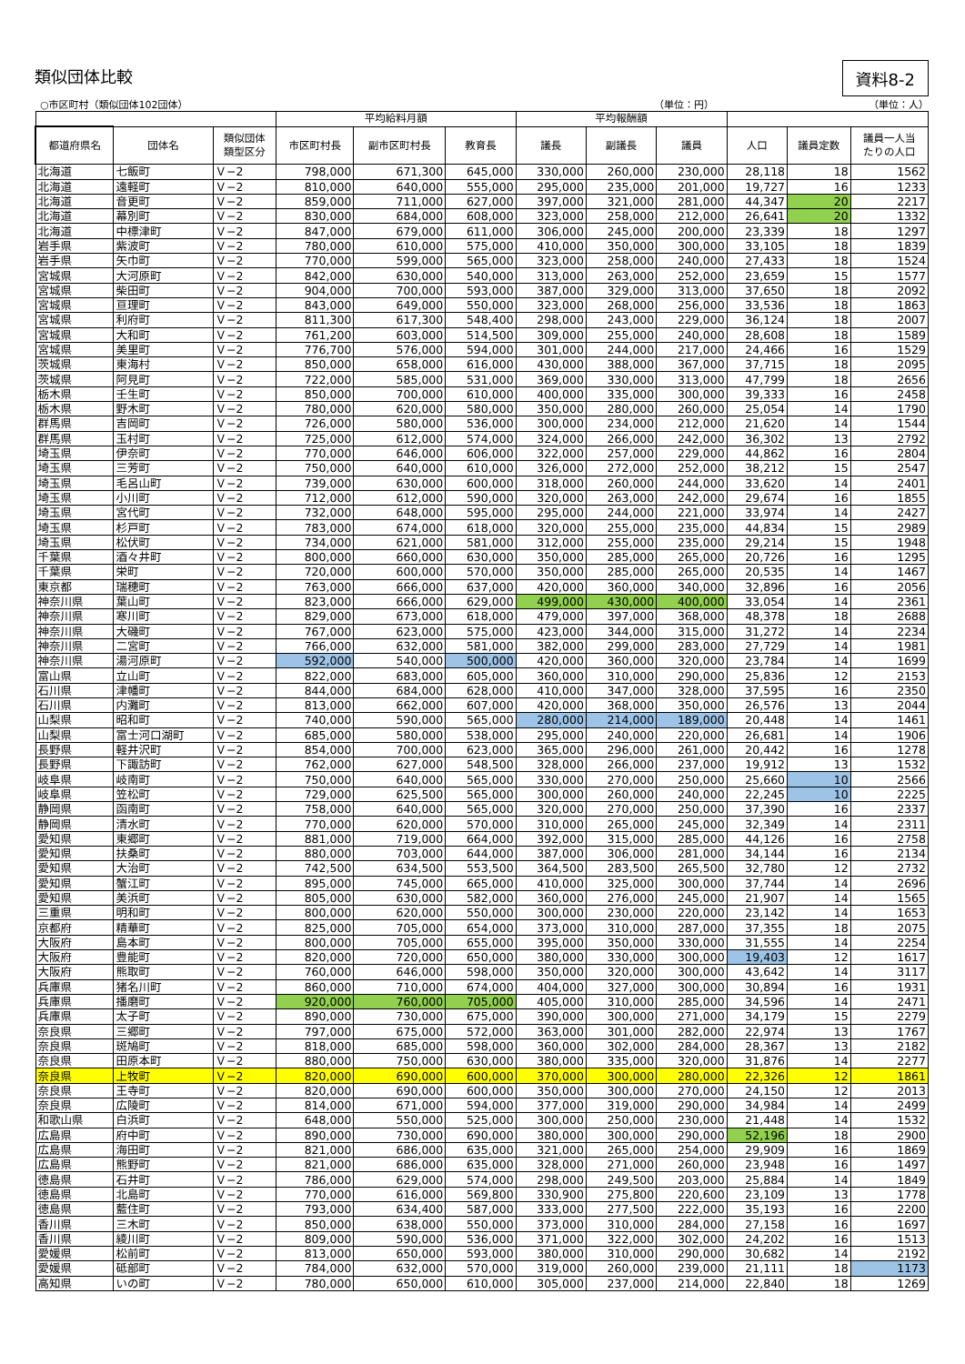類似団体比較 資料8-2
○市区町村（類似団体102団体） （単位：円） （単位：人）
| | | | 平均給料月額 | | | 平均報酬額 | | | | | |
| --- | --- | --- | --- | --- | --- | --- | --- | --- | --- | --- | --- |
| 都道府県名 | 団体名 | 類似団体 類型区分 | 市区町村長 | 副市区町村長 | 教育長 | 議長 | 副議長 | 議員 | 人口 | 議員定数 | 議員一人当 たりの人口 |
| 北海道 | 七飯町 | Ｖ−2 | 798,000 | 671,300 | 645,000 | 330,000 | 260,000 | 230,000 | 28,118 | 18 | 1562 |
| 北海道 | 遠軽町 | Ｖ−2 | 810,000 | 640,000 | 555,000 | 295,000 | 235,000 | 201,000 | 19,727 | 16 | 1233 |
| 北海道 | 音更町 | Ｖ−2 | 859,000 | 711,000 | 627,000 | 397,000 | 321,000 | 281,000 | 44,347 | 20 | 2217 |
| 北海道 | 幕別町 | Ｖ−2 | 830,000 | 684,000 | 608,000 | 323,000 | 258,000 | 212,000 | 26,641 | 20 | 1332 |
| 北海道 | 中標津町 | Ｖ−2 | 847,000 | 679,000 | 611,000 | 306,000 | 245,000 | 200,000 | 23,339 | 18 | 1297 |
| 岩手県 | 紫波町 | Ｖ−2 | 780,000 | 610,000 | 575,000 | 410,000 | 350,000 | 300,000 | 33,105 | 18 | 1839 |
| 岩手県 | 矢巾町 | Ｖ−2 | 770,000 | 599,000 | 565,000 | 323,000 | 258,000 | 240,000 | 27,433 | 18 | 1524 |
| 宮城県 | 大河原町 | Ｖ−2 | 842,000 | 630,000 | 540,000 | 313,000 | 263,000 | 252,000 | 23,659 | 15 | 1577 |
| 宮城県 | 柴田町 | Ｖ−2 | 904,000 | 700,000 | 593,000 | 387,000 | 329,000 | 313,000 | 37,650 | 18 | 2092 |
| 宮城県 | 亘理町 | Ｖ−2 | 843,000 | 649,000 | 550,000 | 323,000 | 268,000 | 256,000 | 33,536 | 18 | 1863 |
| 宮城県 | 利府町 | Ｖ−2 | 811,300 | 617,300 | 548,400 | 298,000 | 243,000 | 229,000 | 36,124 | 18 | 2007 |
| 宮城県 | 大和町 | Ｖ−2 | 761,200 | 603,000 | 514,500 | 309,000 | 255,000 | 240,000 | 28,608 | 18 | 1589 |
| 宮城県 | 美里町 | Ｖ−2 | 776,700 | 576,000 | 594,000 | 301,000 | 244,000 | 217,000 | 24,466 | 16 | 1529 |
| 茨城県 | 東海村 | Ｖ−2 | 850,000 | 658,000 | 616,000 | 430,000 | 388,000 | 367,000 | 37,715 | 18 | 2095 |
| 茨城県 | 阿見町 | Ｖ−2 | 722,000 | 585,000 | 531,000 | 369,000 | 330,000 | 313,000 | 47,799 | 18 | 2656 |
| 栃木県 | 壬生町 | Ｖ−2 | 850,000 | 700,000 | 610,000 | 400,000 | 335,000 | 300,000 | 39,333 | 16 | 2458 |
| 栃木県 | 野木町 | Ｖ−2 | 780,000 | 620,000 | 580,000 | 350,000 | 280,000 | 260,000 | 25,054 | 14 | 1790 |
| 群馬県 | 吉岡町 | Ｖ−2 | 726,000 | 580,000 | 536,000 | 300,000 | 234,000 | 212,000 | 21,620 | 14 | 1544 |
| 群馬県 | 玉村町 | Ｖ−2 | 725,000 | 612,000 | 574,000 | 324,000 | 266,000 | 242,000 | 36,302 | 13 | 2792 |
| 埼玉県 | 伊奈町 | Ｖ−2 | 770,000 | 646,000 | 606,000 | 322,000 | 257,000 | 229,000 | 44,862 | 16 | 2804 |
| 埼玉県 | 三芳町 | Ｖ−2 | 750,000 | 640,000 | 610,000 | 326,000 | 272,000 | 252,000 | 38,212 | 15 | 2547 |
| 埼玉県 | 毛呂山町 | Ｖ−2 | 739,000 | 630,000 | 600,000 | 318,000 | 260,000 | 244,000 | 33,620 | 14 | 2401 |
| 埼玉県 | 小川町 | Ｖ−2 | 712,000 | 612,000 | 590,000 | 320,000 | 263,000 | 242,000 | 29,674 | 16 | 1855 |
| 埼玉県 | 宮代町 | Ｖ−2 | 732,000 | 648,000 | 595,000 | 295,000 | 244,000 | 221,000 | 33,974 | 14 | 2427 |
| 埼玉県 | 杉戸町 | Ｖ−2 | 783,000 | 674,000 | 618,000 | 320,000 | 255,000 | 235,000 | 44,834 | 15 | 2989 |
| 埼玉県 | 松伏町 | Ｖ−2 | 734,000 | 621,000 | 581,000 | 312,000 | 255,000 | 235,000 | 29,214 | 15 | 1948 |
| 千葉県 | 酒々井町 | Ｖ−2 | 800,000 | 660,000 | 630,000 | 350,000 | 285,000 | 265,000 | 20,726 | 16 | 1295 |
| 千葉県 | 栄町 | Ｖ−2 | 720,000 | 600,000 | 570,000 | 350,000 | 285,000 | 265,000 | 20,535 | 14 | 1467 |
| 東京都 | 瑞穂町 | Ｖ−2 | 763,000 | 666,000 | 637,000 | 420,000 | 360,000 | 340,000 | 32,896 | 16 | 2056 |
| 神奈川県 | 葉山町 | Ｖ−2 | 823,000 | 666,000 | 629,000 | 499,000 | 430,000 | 400,000 | 33,054 | 14 | 2361 |
| 神奈川県 | 寒川町 | Ｖ−2 | 829,000 | 673,000 | 618,000 | 479,000 | 397,000 | 368,000 | 48,378 | 18 | 2688 |
| 神奈川県 | 大磯町 | Ｖ−2 | 767,000 | 623,000 | 575,000 | 423,000 | 344,000 | 315,000 | 31,272 | 14 | 2234 |
| 神奈川県 | 二宮町 | Ｖ−2 | 766,000 | 632,000 | 581,000 | 382,000 | 299,000 | 283,000 | 27,729 | 14 | 1981 |
| 神奈川県 | 湯河原町 | Ｖ−2 | 592,000 | 540,000 | 500,000 | 420,000 | 360,000 | 320,000 | 23,784 | 14 | 1699 |
| 富山県 | 立山町 | Ｖ−2 | 822,000 | 683,000 | 605,000 | 360,000 | 310,000 | 290,000 | 25,836 | 12 | 2153 |
| 石川県 | 津幡町 | Ｖ−2 | 844,000 | 684,000 | 628,000 | 410,000 | 347,000 | 328,000 | 37,595 | 16 | 2350 |
| 石川県 | 内灘町 | Ｖ−2 | 813,000 | 662,000 | 607,000 | 420,000 | 368,000 | 350,000 | 26,576 | 13 | 2044 |
| 山梨県 | 昭和町 | Ｖ−2 | 740,000 | 590,000 | 565,000 | 280,000 | 214,000 | 189,000 | 20,448 | 14 | 1461 |
| 山梨県 | 富士河口湖町 | Ｖ−2 | 685,000 | 580,000 | 538,000 | 295,000 | 240,000 | 220,000 | 26,681 | 14 | 1906 |
| 長野県 | 軽井沢町 | Ｖ−2 | 854,000 | 700,000 | 623,000 | 365,000 | 296,000 | 261,000 | 20,442 | 16 | 1278 |
| 長野県 | 下諏訪町 | Ｖ−2 | 762,000 | 627,000 | 548,500 | 328,000 | 266,000 | 237,000 | 19,912 | 13 | 1532 |
| 岐阜県 | 岐南町 | Ｖ−2 | 750,000 | 640,000 | 565,000 | 330,000 | 270,000 | 250,000 | 25,660 | 10 | 2566 |
| 岐阜県 | 笠松町 | Ｖ−2 | 729,000 | 625,500 | 565,000 | 300,000 | 260,000 | 240,000 | 22,245 | 10 | 2225 |
| 静岡県 | 函南町 | Ｖ−2 | 758,000 | 640,000 | 565,000 | 320,000 | 270,000 | 250,000 | 37,390 | 16 | 2337 |
| 静岡県 | 清水町 | Ｖ−2 | 770,000 | 620,000 | 570,000 | 310,000 | 265,000 | 245,000 | 32,349 | 14 | 2311 |
| 愛知県 | 東郷町 | Ｖ−2 | 881,000 | 719,000 | 664,000 | 392,000 | 315,000 | 285,000 | 44,126 | 16 | 2758 |
| 愛知県 | 扶桑町 | Ｖ−2 | 880,000 | 703,000 | 644,000 | 387,000 | 306,000 | 281,000 | 34,144 | 16 | 2134 |
| 愛知県 | 大治町 | Ｖ−2 | 742,500 | 634,500 | 553,500 | 364,500 | 283,500 | 265,500 | 32,780 | 12 | 2732 |
| 愛知県 | 蟹江町 | Ｖ−2 | 895,000 | 745,000 | 665,000 | 410,000 | 325,000 | 300,000 | 37,744 | 14 | 2696 |
| 愛知県 | 美浜町 | Ｖ−2 | 805,000 | 630,000 | 582,000 | 360,000 | 276,000 | 245,000 | 21,907 | 14 | 1565 |
| 三重県 | 明和町 | Ｖ−2 | 800,000 | 620,000 | 550,000 | 300,000 | 230,000 | 220,000 | 23,142 | 14 | 1653 |
| 京都府 | 精華町 | Ｖ−2 | 825,000 | 705,000 | 654,000 | 373,000 | 310,000 | 287,000 | 37,355 | 18 | 2075 |
| 大阪府 | 島本町 | Ｖ−2 | 800,000 | 705,000 | 655,000 | 395,000 | 350,000 | 330,000 | 31,555 | 14 | 2254 |
| 大阪府 | 豊能町 | Ｖ−2 | 820,000 | 720,000 | 650,000 | 380,000 | 330,000 | 300,000 | 19,403 | 12 | 1617 |
| 大阪府 | 熊取町 | Ｖ−2 | 760,000 | 646,000 | 598,000 | 350,000 | 320,000 | 300,000 | 43,642 | 14 | 3117 |
| 兵庫県 | 猪名川町 | Ｖ−2 | 860,000 | 710,000 | 674,000 | 404,000 | 327,000 | 300,000 | 30,894 | 16 | 1931 |
| 兵庫県 | 播磨町 | Ｖ−2 | 920,000 | 760,000 | 705,000 | 405,000 | 310,000 | 285,000 | 34,596 | 14 | 2471 |
| 兵庫県 | 太子町 | Ｖ−2 | 890,000 | 730,000 | 675,000 | 390,000 | 300,000 | 271,000 | 34,179 | 15 | 2279 |
| 奈良県 | 三郷町 | Ｖ−2 | 797,000 | 675,000 | 572,000 | 363,000 | 301,000 | 282,000 | 22,974 | 13 | 1767 |
| 奈良県 | 斑鳩町 | Ｖ−2 | 818,000 | 685,000 | 598,000 | 360,000 | 302,000 | 284,000 | 28,367 | 13 | 2182 |
| 奈良県 | 田原本町 | Ｖ−2 | 880,000 | 750,000 | 630,000 | 380,000 | 335,000 | 320,000 | 31,876 | 14 | 2277 |
| 奈良県 | 上牧町 | Ｖ−2 | 820,000 | 690,000 | 600,000 | 370,000 | 300,000 | 280,000 | 22,326 | 12 | 1861 |
| 奈良県 | 王寺町 | Ｖ−2 | 820,000 | 690,000 | 600,000 | 350,000 | 300,000 | 270,000 | 24,150 | 12 | 2013 |
| 奈良県 | 広陵町 | Ｖ−2 | 814,000 | 671,000 | 594,000 | 377,000 | 319,000 | 290,000 | 34,984 | 14 | 2499 |
| 和歌山県 | 白浜町 | Ｖ−2 | 648,000 | 550,000 | 525,000 | 300,000 | 250,000 | 230,000 | 21,448 | 14 | 1532 |
| 広島県 | 府中町 | Ｖ−2 | 890,000 | 730,000 | 690,000 | 380,000 | 300,000 | 290,000 | 52,196 | 18 | 2900 |
| 広島県 | 海田町 | Ｖ−2 | 821,000 | 686,000 | 635,000 | 321,000 | 265,000 | 254,000 | 29,909 | 16 | 1869 |
| 広島県 | 熊野町 | Ｖ−2 | 821,000 | 686,000 | 635,000 | 328,000 | 271,000 | 260,000 | 23,948 | 16 | 1497 |
| 徳島県 | 石井町 | Ｖ−2 | 786,000 | 629,000 | 574,000 | 298,000 | 249,500 | 203,000 | 25,884 | 14 | 1849 |
| 徳島県 | 北島町 | Ｖ−2 | 770,000 | 616,000 | 569,800 | 330,900 | 275,800 | 220,600 | 23,109 | 13 | 1778 |
| 徳島県 | 藍住町 | Ｖ−2 | 793,000 | 634,400 | 587,000 | 333,000 | 277,500 | 222,000 | 35,193 | 16 | 2200 |
| 香川県 | 三木町 | Ｖ−2 | 850,000 | 638,000 | 550,000 | 373,000 | 310,000 | 284,000 | 27,158 | 16 | 1697 |
| 香川県 | 綾川町 | Ｖ−2 | 809,000 | 590,000 | 536,000 | 371,000 | 322,000 | 302,000 | 24,202 | 16 | 1513 |
| 愛媛県 | 松前町 | Ｖ−2 | 813,000 | 650,000 | 593,000 | 380,000 | 310,000 | 290,000 | 30,682 | 14 | 2192 |
| 愛媛県 | 砥部町 | Ｖ−2 | 784,000 | 632,000 | 570,000 | 319,000 | 260,000 | 239,000 | 21,111 | 18 | 1173 |
| 高知県 | いの町 | Ｖ−2 | 780,000 | 650,000 | 610,000 | 305,000 | 237,000 | 214,000 | 22,840 | 18 | 1269 |